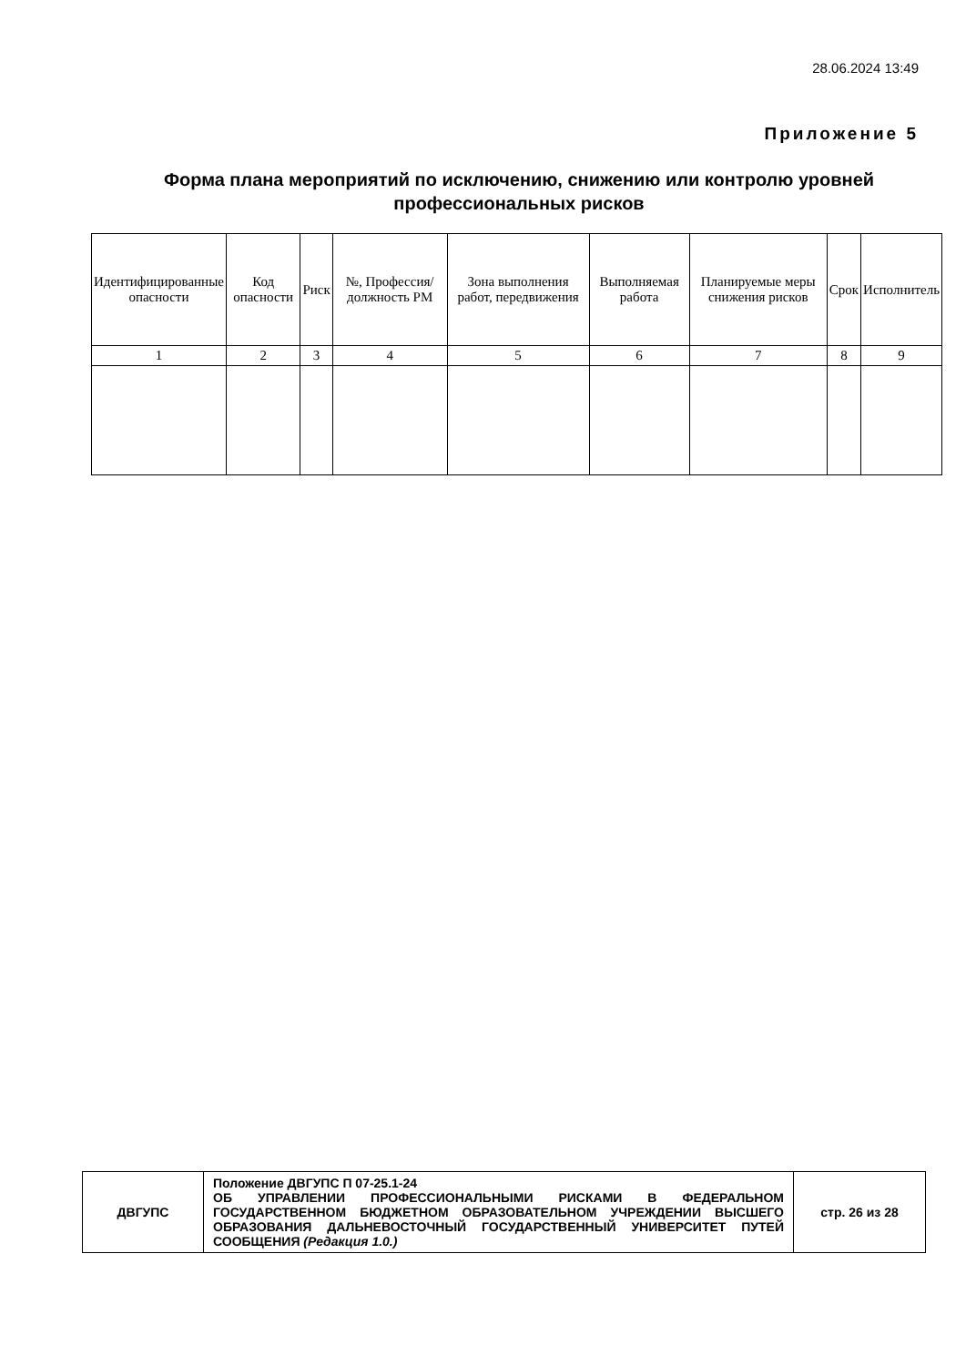28.06.2024 13:49
Приложение 5
Форма плана мероприятий по исключению, снижению или контролю уровней профессиональных рисков
| Идентифицированные опасности | Код опасности | Риск | №, Профессия/ должность РМ | Зона выполнения работ, передвижения | Выполняемая работа | Планируемые меры снижения рисков | Срок | Исполнитель |
| --- | --- | --- | --- | --- | --- | --- | --- | --- |
| 1 | 2 | 3 | 4 | 5 | 6 | 7 | 8 | 9 |
| ДВГУПС | Положение ДВГУПС П 07-25.1-24 ОБ УПРАВЛЕНИИ ПРОФЕССИОНАЛЬНЫМИ РИСКАМИ В ФЕДЕРАЛЬНОМ ГОСУДАРСТВЕННОМ БЮДЖЕТНОМ ОБРАЗОВАТЕЛЬНОМ УЧРЕЖДЕНИИ ВЫСШЕГО ОБРАЗОВАНИЯ ДАЛЬНЕВОСТОЧНЫЙ ГОСУДАРСТВЕННЫЙ УНИВЕРСИТЕТ ПУТЕЙ СООБЩЕНИЯ (Редакция 1.0.) | стр. 26 из 28 |